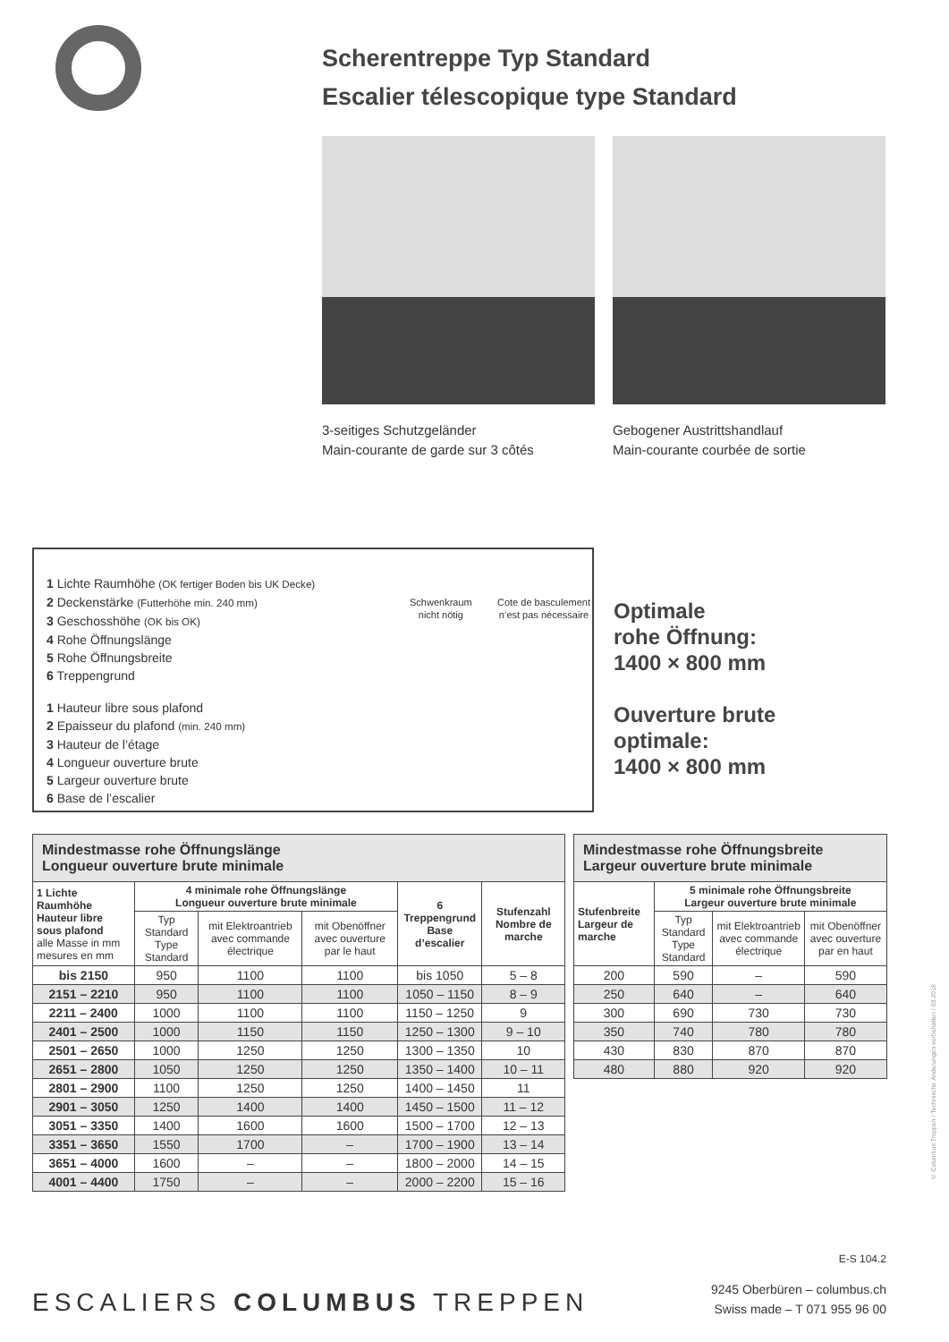Scherentreppe Typ Standard
Escalier télescopique type Standard
3-seitiges Schutzgeländer
Main-courante de garde sur 3 côtés
Gebogener Austrittshandlauf
Main-courante courbée de sortie
1 Lichte Raumhöhe (OK fertiger Boden bis UK Decke)
2 Deckenstärke (Futterhöhe min. 240 mm)
3 Geschosshöhe (OK bis OK)
4 Rohe Öffnungslänge
5 Rohe Öffnungsbreite
6 Treppengrund
1 Hauteur libre sous plafond
2 Epaisseur du plafond (min. 240 mm)
3 Hauteur de l’étage
4 Longueur ouverture brute
5 Largeur ouverture brute
6 Base de l’escalier
Schwenkraum
nicht nötig
Cote de basculement
n’est pas nécessaire
Optimale
rohe Öffnung:
1400 × 800 mm
Ouverture brute
optimale:
1400 × 800 mm
| Mindestmasse rohe Öffnungslänge Longueur ouverture brute minimale | | | | | |
| 1 Lichte Raumhöhe Hauteur libre sous plafond alle Masse in mm mesures en mm | 4 minimale rohe Öffnungslänge Longueur ouverture brute minimale | | | 6 Treppengrund Base d’escalier | Stufenzahl Nombre de marche |
| | Typ Standard Type Standard | mit Elektroantrieb avec commande électrique | mit Obenöffner avec ouverture par le haut | | |
| bis 2150 | 950 | 1100 | 1100 | bis 1050 | 5 – 8 |
| 2151 – 2210 | 950 | 1100 | 1100 | 1050 – 1150 | 8 – 9 |
| 2211 – 2400 | 1000 | 1100 | 1100 | 1150 – 1250 | 9 |
| 2401 – 2500 | 1000 | 1150 | 1150 | 1250 – 1300 | 9 – 10 |
| 2501 – 2650 | 1000 | 1250 | 1250 | 1300 – 1350 | 10 |
| 2651 – 2800 | 1050 | 1250 | 1250 | 1350 – 1400 | 10 – 11 |
| 2801 – 2900 | 1100 | 1250 | 1250 | 1400 – 1450 | 11 |
| 2901 – 3050 | 1250 | 1400 | 1400 | 1450 – 1500 | 11 – 12 |
| 3051 – 3350 | 1400 | 1600 | 1600 | 1500 – 1700 | 12 – 13 |
| 3351 – 3650 | 1550 | 1700 | – | 1700 – 1900 | 13 – 14 |
| 3651 – 4000 | 1600 | – | – | 1800 – 2000 | 14 – 15 |
| 4001 – 4400 | 1750 | – | – | 2000 – 2200 | 15 – 16 |
| Mindestmasse rohe Öffnungsbreite Largeur ouverture brute minimale | | | |
| Stufenbreite Largeur de marche | 5 minimale rohe Öffnungsbreite Largeur ouverture brute minimale | | |
| | Typ Standard Type Standard | mit Elektroantrieb avec commande électrique | mit Obenöffner avec ouverture par en haut |
| 200 | 590 | – | 590 |
| 250 | 640 | – | 640 |
| 300 | 690 | 730 | 730 |
| 350 | 740 | 780 | 780 |
| 430 | 830 | 870 | 870 |
| 480 | 880 | 920 | 920 |
E-S 104.2
ESCALIERS COLUMBUS TREPPEN
9245 Oberbüren – columbus.ch
Swiss made – T 071 955 96 00
© Columbus Treppen / Technische Änderungen vorbehalten / 03.2018